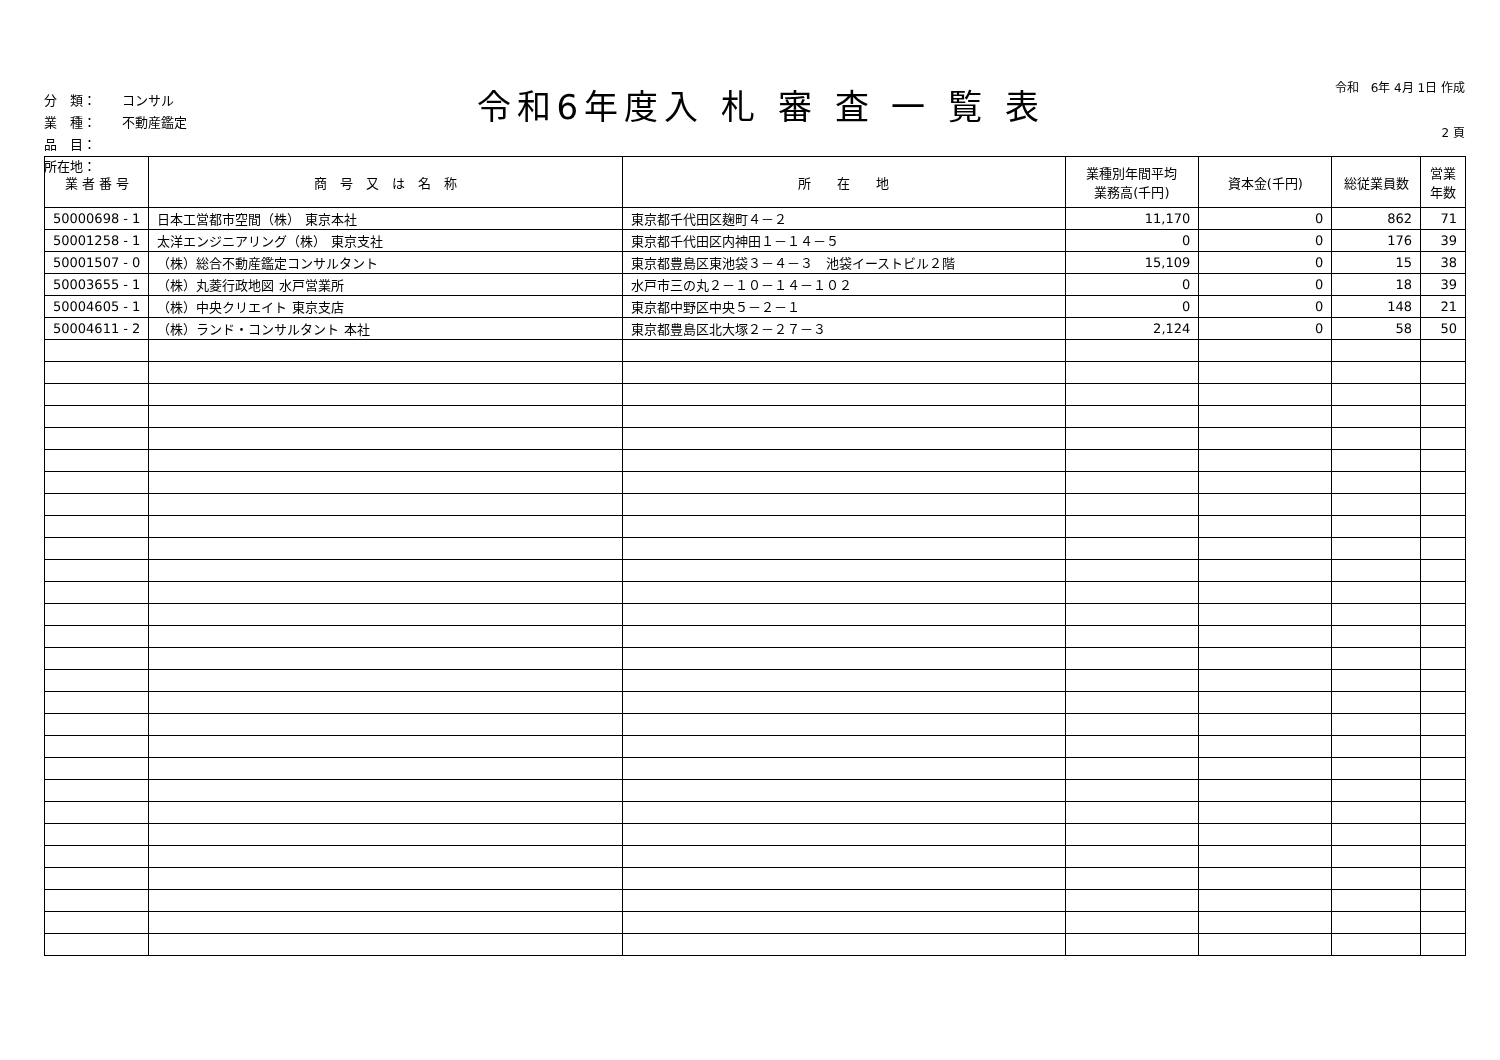分　類：　　コンサル
業　種：　　不動産鑑定
品　目：
所在地：
令和6年度入 札 審 査 一 覧 表
令和　6年 4月 1日 作成
2 頁
| 業 者 番 号 | 商 号 又 は 名 称 | 所 在 地 | 業種別年間平均 業務高(千円) | 資本金(千円) | 総従業員数 | 営業 年数 |
| --- | --- | --- | --- | --- | --- | --- |
| 50000698 - 1 | 日本工営都市空間（株） 東京本社 | 東京都千代田区麹町４－２ | 11,170 | 0 | 862 | 71 |
| 50001258 - 1 | 太洋エンジニアリング（株） 東京支社 | 東京都千代田区内神田１－１４－５ | 0 | 0 | 176 | 39 |
| 50001507 - 0 | （株）総合不動産鑑定コンサルタント | 東京都豊島区東池袋３－４－３ 池袋イーストビル２階 | 15,109 | 0 | 15 | 38 |
| 50003655 - 1 | （株）丸菱行政地図 水戸営業所 | 水戸市三の丸２－１０－１４－１０２ | 0 | 0 | 18 | 39 |
| 50004605 - 1 | （株）中央クリエイト 東京支店 | 東京都中野区中央５－２－１ | 0 | 0 | 148 | 21 |
| 50004611 - 2 | （株）ランド・コンサルタント 本社 | 東京都豊島区北大塚２－２７－３ | 2,124 | 0 | 58 | 50 |